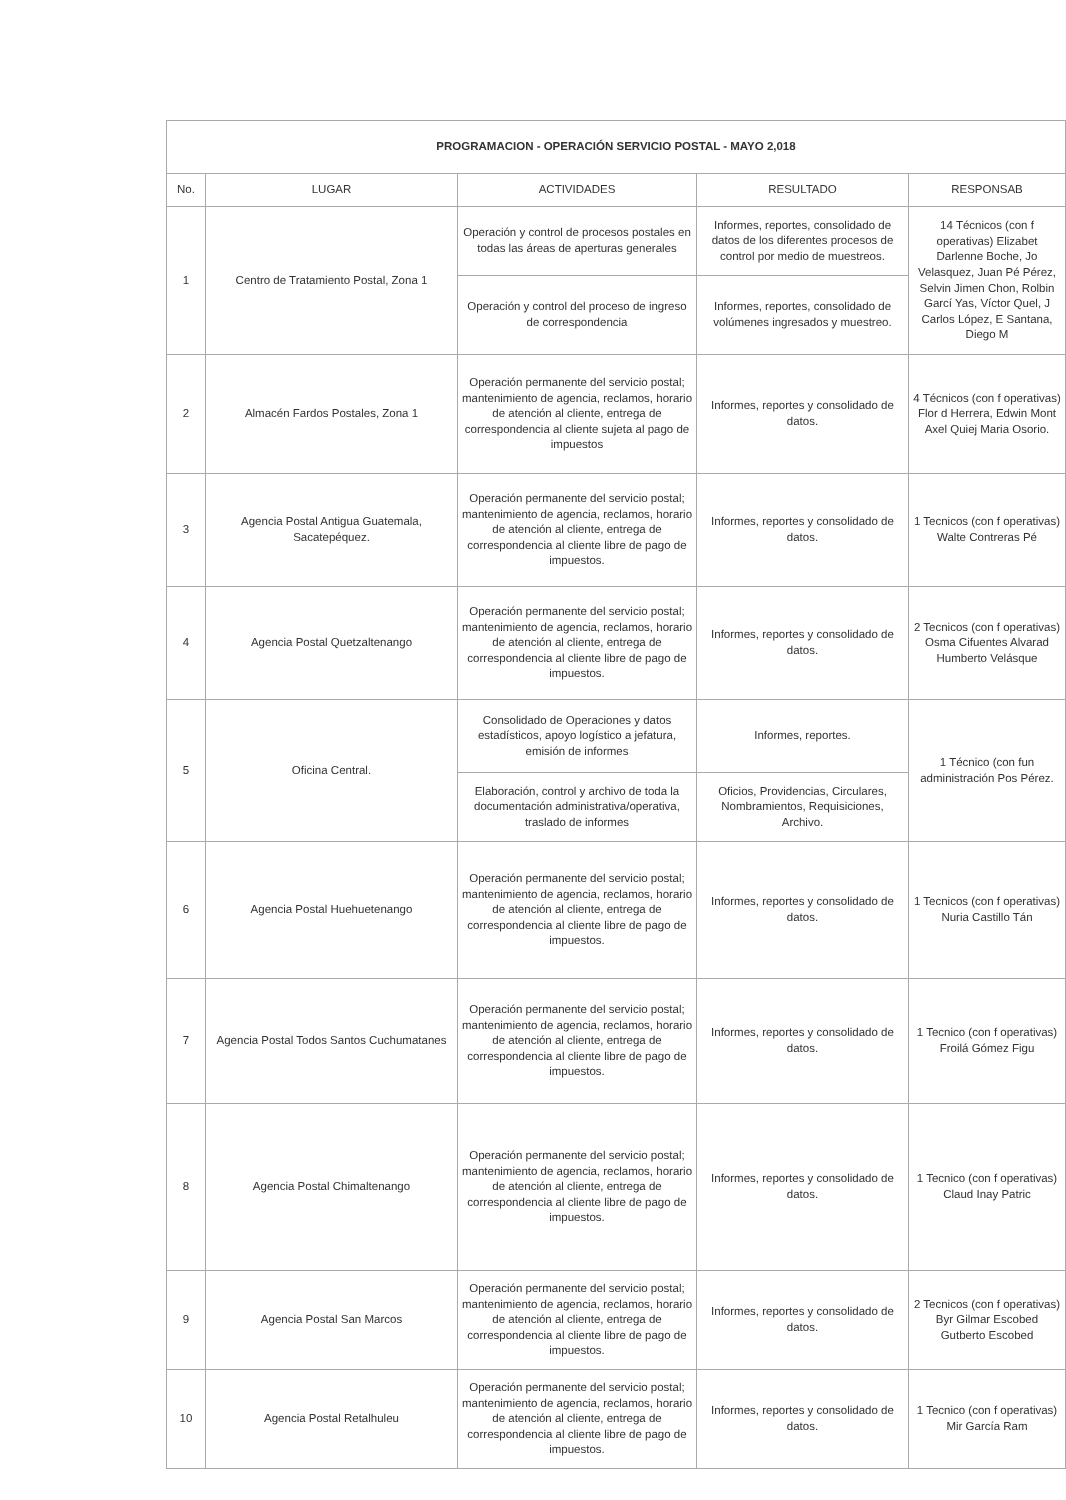| PROGRAMACION - OPERACIÓN SERVICIO POSTAL - MAYO 2,018 | | | | |
| No. | LUGAR | ACTIVIDADES | RESULTADO | RESPONSAB |
| 1 | Centro de Tratamiento Postal, Zona 1 | Operación y control de procesos postales en todas las áreas de aperturas generales | Informes, reportes, consolidado de datos de los diferentes procesos de control por medio de muestreos. | 14 Técnicos (con f operativas) Elizabet Darlenne Boche, Jo Velasquez, Juan Pé Pérez, Selvin Jimen Chon, Rolbin Garcí Yas, Víctor Quel, J Carlos López, E Santana, Diego M |
| | | Operación y control del proceso de ingreso de correspondencia | Informes, reportes, consolidado de volúmenes ingresados y muestreo. | |
| 2 | Almacén Fardos Postales, Zona 1 | Operación permanente del servicio postal; mantenimiento de agencia, reclamos, horario de atención al cliente, entrega de correspondencia al cliente sujeta al pago de impuestos | Informes, reportes y consolidado de datos. | 4 Técnicos (con f operativas) Flor d Herrera, Edwin Mont Axel Quiej Maria Osorio. |
| 3 | Agencia Postal Antigua Guatemala, Sacatepéquez. | Operación permanente del servicio postal; mantenimiento de agencia, reclamos, horario de atención al cliente, entrega de correspondencia al cliente libre de pago de impuestos. | Informes, reportes y consolidado de datos. | 1 Tecnicos (con f operativas) Walte Contreras Pé |
| 4 | Agencia Postal Quetzaltenango | Operación permanente del servicio postal; mantenimiento de agencia, reclamos, horario de atención al cliente, entrega de correspondencia al cliente libre de pago de impuestos. | Informes, reportes y consolidado de datos. | 2 Tecnicos (con f operativas) Osma Cifuentes Alvarad Humberto Velásque |
| 5 | Oficina Central. | Consolidado de Operaciones y datos estadísticos, apoyo logístico a jefatura, emisión de informes | Informes, reportes. | 1 Técnico (con fun administración Pos Pérez. |
| | | Elaboración, control y archivo de toda la documentación administrativa/operativa, traslado de informes | Oficios, Providencias, Circulares, Nombramientos, Requisiciones, Archivo. | |
| 6 | Agencia Postal Huehuetenango | Operación permanente del servicio postal; mantenimiento de agencia, reclamos, horario de atención al cliente, entrega de correspondencia al cliente libre de pago de impuestos. | Informes, reportes y consolidado de datos. | 1 Tecnicos (con f operativas) Nuria Castillo Tán |
| 7 | Agencia Postal Todos Santos Cuchumatanes | Operación permanente del servicio postal; mantenimiento de agencia, reclamos, horario de atención al cliente, entrega de correspondencia al cliente libre de pago de impuestos. | Informes, reportes y consolidado de datos. | 1 Tecnico (con f operativas) Froilá Gómez Figu |
| 8 | Agencia Postal Chimaltenango | Operación permanente del servicio postal; mantenimiento de agencia, reclamos, horario de atención al cliente, entrega de correspondencia al cliente libre de pago de impuestos. | Informes, reportes y consolidado de datos. | 1 Tecnico (con f operativas) Claud Inay Patric |
| 9 | Agencia Postal San Marcos | Operación permanente del servicio postal; mantenimiento de agencia, reclamos, horario de atención al cliente, entrega de correspondencia al cliente libre de pago de impuestos. | Informes, reportes y consolidado de datos. | 2 Tecnicos (con f operativas) Byr Gilmar Escobed Gutberto Escobed |
| 10 | Agencia Postal Retalhuleu | Operación permanente del servicio postal; mantenimiento de agencia, reclamos, horario de atención al cliente, entrega de correspondencia al cliente libre de pago de impuestos. | Informes, reportes y consolidado de datos. | 1 Tecnico (con f operativas) Mir García Ram |